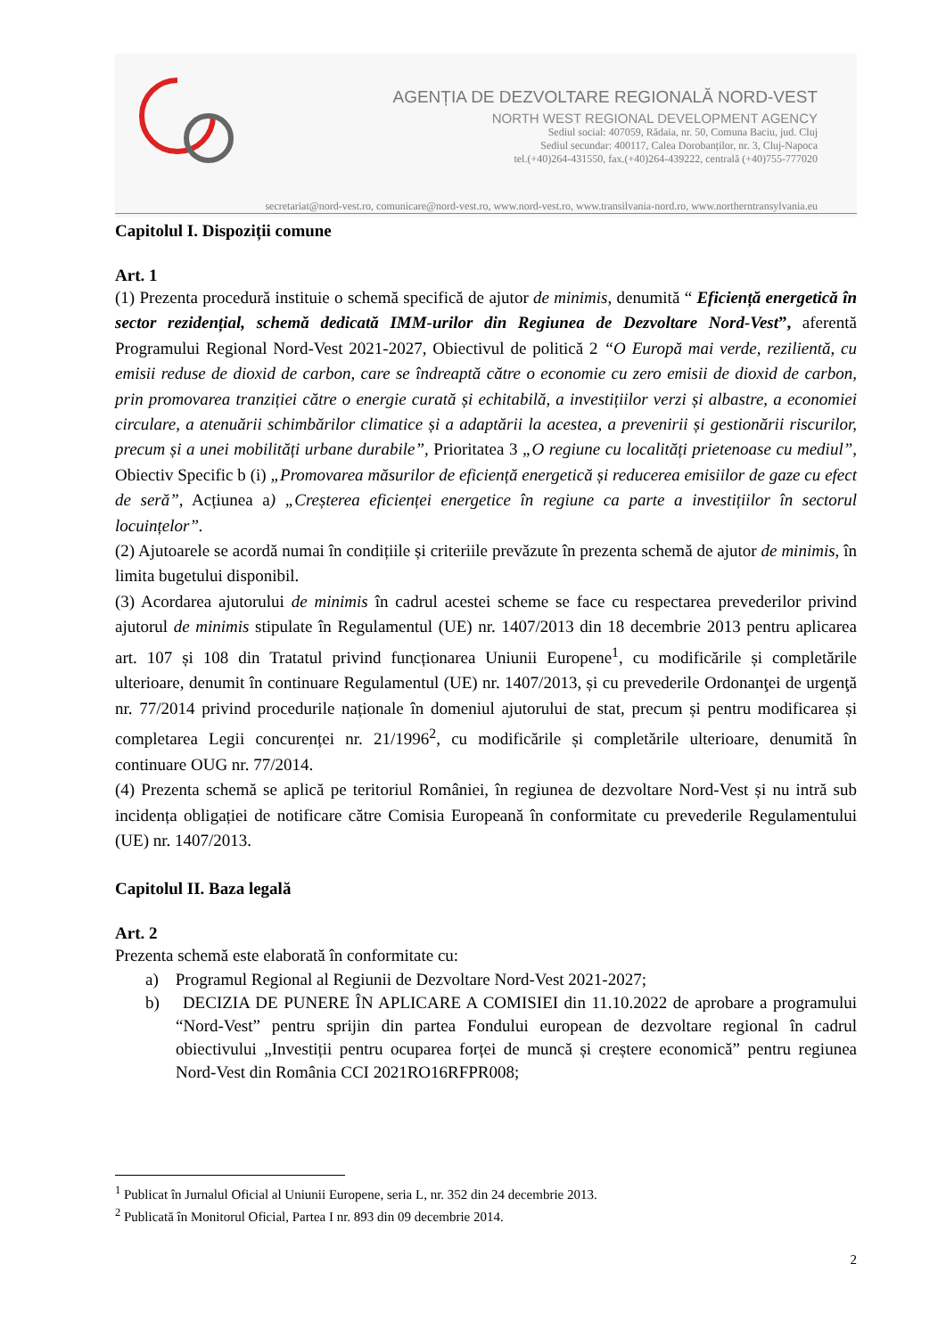AGENȚIA DE DEZVOLTARE REGIONALĂ NORD-VEST
NORTH WEST REGIONAL DEVELOPMENT AGENCY
Sediul social: 407059, Rădaia, nr. 50, Comuna Baciu, jud. Cluj
Sediul secundar: 400117, Calea Dorobanților, nr. 3, Cluj-Napoca
tel.(+40)264-431550, fax.(+40)264-439222, centrală (+40)755-777020
secretariat@nord-vest.ro, comunicare@nord-vest.ro, www.nord-vest.ro, www.transilvania-nord.ro, www.northerntransylvania.eu
Capitolul I. Dispoziții comune
Art. 1
(1) Prezenta procedură instituie o schemă specifică de ajutor de minimis, denumită “ Eficiență energetică în sector rezidențial, schemă dedicată IMM-urilor din Regiunea de Dezvoltare Nord-Vest”, aferentă Programului Regional Nord-Vest 2021-2027, Obiectivul de politică 2 “O Europă mai verde, rezilientă, cu emisii reduse de dioxid de carbon, care se îndreaptă către o economie cu zero emisii de dioxid de carbon, prin promovarea tranziției către o energie curată și echitabilă, a investițiilor verzi și albastre, a economiei circulare, a atenuării schimbărilor climatice și a adaptării la acestea, a prevenirii și gestionării riscurilor, precum și a unei mobilități urbane durabile”, Prioritatea 3 „O regiune cu localități prietenoase cu mediul”, Obiectiv Specific b (i) „Promovarea măsurilor de eficiență energetică și reducerea emisiilor de gaze cu efect de seră”, Acțiunea a) „Creșterea eficienței energetice în regiune ca parte a investițiilor în sectorul locuințelor”.
(2) Ajutoarele se acordă numai în condițiile și criteriile prevăzute în prezenta schemă de ajutor de minimis, în limita bugetului disponibil.
(3) Acordarea ajutorului de minimis în cadrul acestei scheme se face cu respectarea prevederilor privind ajutorul de minimis stipulate în Regulamentul (UE) nr. 1407/2013 din 18 decembrie 2013 pentru aplicarea art. 107 și 108 din Tratatul privind funcționarea Uniunii Europene<sup>1</sup>, cu modificările și completările ulterioare, denumit în continuare Regulamentul (UE) nr. 1407/2013, și cu prevederile Ordonanţei de urgenţă nr. 77/2014 privind procedurile naționale în domeniul ajutorului de stat, precum și pentru modificarea și completarea Legii concurenței nr. 21/1996<sup>2</sup>, cu modificările și completările ulterioare, denumită în continuare OUG nr. 77/2014.
(4) Prezenta schemă se aplică pe teritoriul României, în regiunea de dezvoltare Nord-Vest și nu intră sub incidența obligației de notificare către Comisia Europeană în conformitate cu prevederile Regulamentului (UE) nr. 1407/2013.
Capitolul II. Baza legală
Art. 2
Prezenta schemă este elaborată în conformitate cu:
a) Programul Regional al Regiunii de Dezvoltare Nord-Vest 2021-2027;
b) DECIZIA DE PUNERE ÎN APLICARE A COMISIEI din 11.10.2022 de aprobare a programului “Nord-Vest” pentru sprijin din partea Fondului european de dezvoltare regional în cadrul obiectivului „Investiții pentru ocuparea forței de muncă și creștere economică” pentru regiunea Nord-Vest din România CCI 2021RO16RFPR008;
<sup>1</sup> Publicat în Jurnalul Oficial al Uniunii Europene, seria L, nr. 352 din 24 decembrie 2013.
<sup>2</sup> Publicată în Monitorul Oficial, Partea I nr. 893 din 09 decembrie 2014.
2